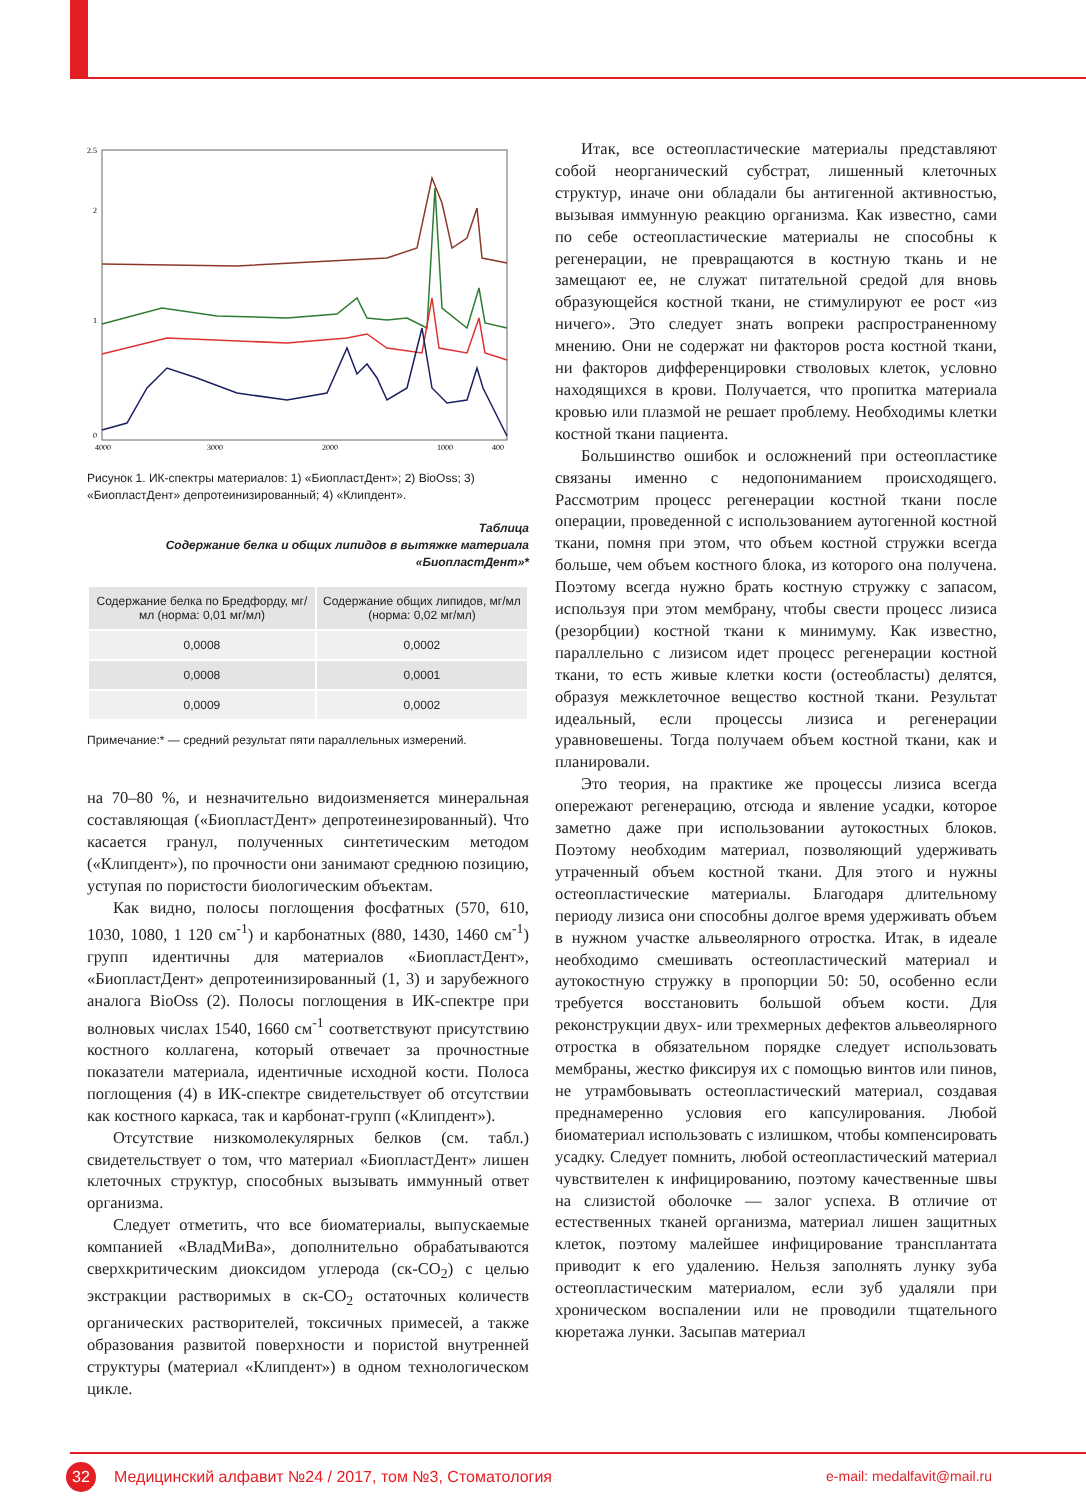2.5
2
1
0
4000
3000
2000
1000
400
Рисунок 1. ИК-спектры материалов: 1) «БиопластДент»; 2) BioOss; 3) «БиопластДент» депротеинизированный; 4) «Клипдент».
Таблица
Содержание белка и общих липидов в вытяжке материала «БиопластДент»*
| Содержание белка по Бредфорду, мг/мл (норма: 0,01 мг/мл) | Содержание общих липидов, мг/мл (норма: 0,02 мг/мл) |
| --- | --- |
| 0,0008 | 0,0002 |
| 0,0008 | 0,0001 |
| 0,0009 | 0,0002 |
Примечание:* — средний результат пяти параллельных измерений.
на 70–80 %, и незначительно видоизменяется минеральная составляющая («БиопластДент» депротеинезированный). Что касается гранул, полученных синтетическим методом («Клипдент»), по прочности они занимают среднюю позицию, уступая по пористости биологическим объектам.
Как видно, полосы поглощения фосфатных (570, 610, 1030, 1080, 1 120 см<sup>-1</sup>) и карбонатных (880, 1430, 1460 см<sup>-1</sup>) групп идентичны для материалов «БиопластДент», «БиопластДент» депротеинизированный (1, 3) и зарубежного аналога BioOss (2). Полосы поглощения в ИК-спектре при волновых числах 1540, 1660 см<sup>-1</sup> соответствуют присутствию костного коллагена, который отвечает за прочностные показатели материала, идентичные исходной кости. Полоса поглощения (4) в ИК-спектре свидетельствует об отсутствии как костного каркаса, так и карбонат-групп («Клипдент»).
Отсутствие низкомолекулярных белков (см. табл.) свидетельствует о том, что материал «БиопластДент» лишен клеточных структур, способных вызывать иммунный ответ организма.
Следует отметить, что все биоматериалы, выпускаемые компанией «ВладМиВа», дополнительно обрабатываются сверхкритическим диоксидом углерода (ск-CO<sub>2</sub>) с целью экстракции растворимых в ск-CO<sub>2</sub> остаточных количеств органических растворителей, токсичных примесей, а также образования развитой поверхности и пористой внутренней структуры (материал «Клипдент») в одном технологическом цикле.
Итак, все остеопластические материалы представляют собой неорганический субстрат, лишенный клеточных структур, иначе они обладали бы антигенной активностью, вызывая иммунную реакцию организма. Как известно, сами по себе остеопластические материалы не способны к регенерации, не превращаются в костную ткань и не замещают ее, не служат питательной средой для вновь образующейся костной ткани, не стимулируют ее рост «из ничего». Это следует знать вопреки распространенному мнению. Они не содержат ни факторов роста костной ткани, ни факторов дифференцировки стволовых клеток, условно находящихся в крови. Получается, что пропитка материала кровью или плазмой не решает проблему. Необходимы клетки костной ткани пациента.
Большинство ошибок и осложнений при остеопластике связаны именно с недопониманием происходящего. Рассмотрим процесс регенерации костной ткани после операции, проведенной с использованием аутогенной костной ткани, помня при этом, что объем костной стружки всегда больше, чем объем костного блока, из которого она получена. Поэтому всегда нужно брать костную стружку с запасом, используя при этом мембрану, чтобы свести процесс лизиса (резорбции) костной ткани к минимуму. Как известно, параллельно с лизисом идет процесс регенерации костной ткани, то есть живые клетки кости (остеобласты) делятся, образуя межклеточное вещество костной ткани. Результат идеальный, если процессы лизиса и регенерации уравновешены. Тогда получаем объем костной ткани, как и планировали.
Это теория, на практике же процессы лизиса всегда опережают регенерацию, отсюда и явление усадки, которое заметно даже при использовании аутокостных блоков. Поэтому необходим материал, позволяющий удерживать утраченный объем костной ткани. Для этого и нужны остеопластические материалы. Благодаря длительному периоду лизиса они способны долгое время удерживать объем в нужном участке альвеолярного отростка. Итак, в идеале необходимо смешивать остеопластический материал и аутокостную стружку в пропорции 50: 50, особенно если требуется восстановить большой объем кости. Для реконструкции двух- или трехмерных дефектов альвеолярного отростка в обязательном порядке следует использовать мембраны, жестко фиксируя их с помощью винтов или пинов, не утрамбовывать остеопластический материал, создавая преднамеренно условия его капсулирования. Любой биоматериал использовать с излишком, чтобы компенсировать усадку. Следует помнить, любой остеопластический материал чувствителен к инфицированию, поэтому качественные швы на слизистой оболочке — залог успеха. В отличие от естественных тканей организма, материал лишен защитных клеток, поэтому малейшее инфицирование трансплантата приводит к его удалению. Нельзя заполнять лунку зуба остеопластическим материалом, если зуб удаляли при хроническом воспалении или не проводили тщательного кюретажа лунки. Засыпав материал
32
Медицинский алфавит №24 / 2017, том №3, Стоматология
e-mail: medalfavit@mail.ru